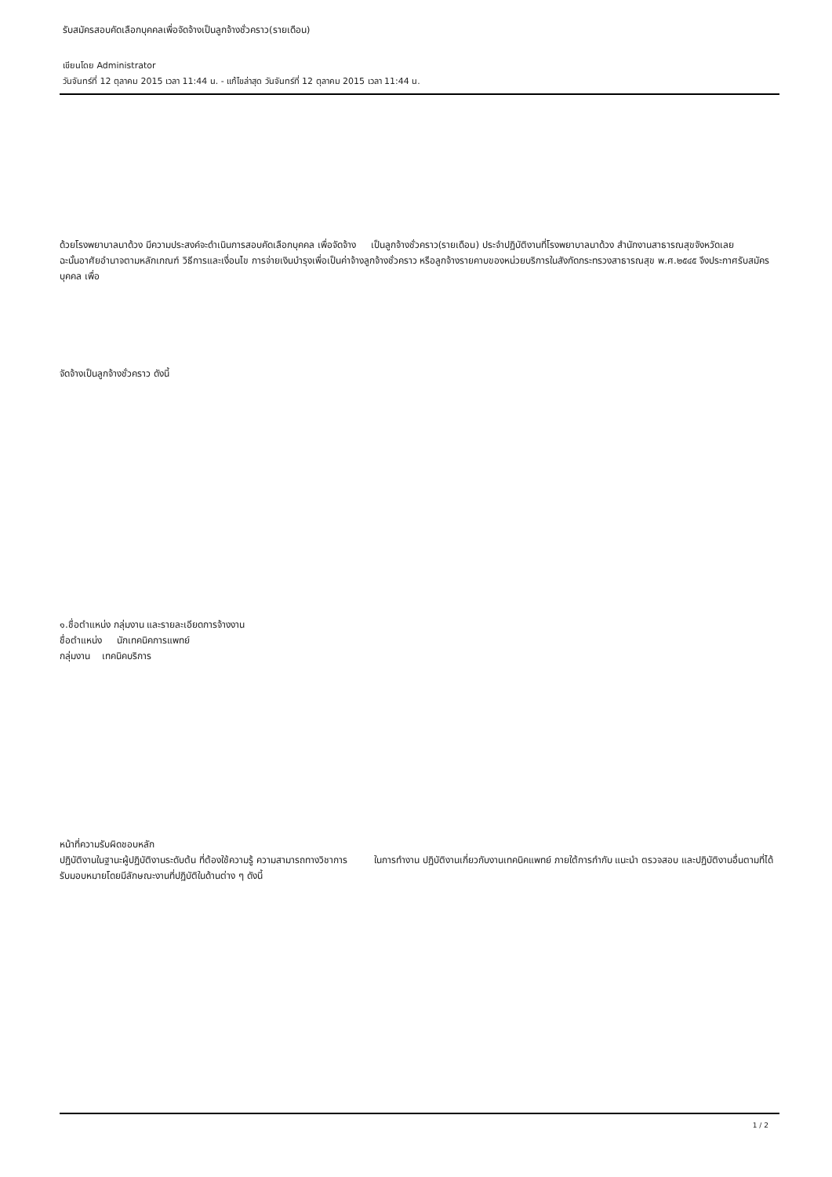รับสมัครสอบคัดเลือกบุคคลเพื่อจัดจ้างเป็นลูกจ้างชั่วคราว(รายเดือน)
เขียนโดย Administrator
วันจันทร์ที่ 12 ตุลาคม 2015 เวลา 11:44 น. - แก้ไขล่าสุด วันจันทร์ที่ 12 ตุลาคม 2015 เวลา 11:44 น.
ด้วยโรงพยาบาลนาด้วง มีความประสงค์จะดำเนินการสอบคัดเลือกบุคคล เพื่อจัดจ้าง เป็นลูกจ้างชั่วคราว(รายเดือน) ประจำปฏิบัติงานที่โรงพยาบาลนาด้วง สำนักงานสาธารณสุขจังหวัดเลย ฉะนั้นอาศัยอำนาจตามหลักเกณฑ์ วิธีการและเงื่อนไข การจ่ายเงินบำรุงเพื่อเป็นค่าจ้างลูกจ้างชั่วคราว หรือลูกจ้างรายคาบของหน่วยบริการในสังกัดกระทรวงสาธารณสุข พ.ศ.๒๕๔๕ จึงประกาศรับสมัครบุคคล เพื่อ
จัดจ้างเป็นลูกจ้างชั่วคราว ดังนี้
๑.ชื่อตำแหน่ง กลุ่มงาน และรายละเอียดการจ้างงาน
ชื่อตำแหน่ง นักเทคนิคการแพทย์
กลุ่มงาน เทคนิคบริการ
หน้าที่ความรับผิดชอบหลัก
ปฏิบัติงานในฐานะผู้ปฏิบัติงานระดับต้น ที่ต้องใช้ความรู้ ความสามารถทางวิชาการ ในการทำงาน ปฏิบัติงานเกี่ยวกับงานเทคนิคแพทย์ ภายใต้การกำกับ แนะนำ ตรวจสอบ และปฏิบัติงานอื่นตามที่ได้รับมอบหมายโดยมีลักษณะงานที่ปฏิบัติในด้านต่าง ๆ ดังนี้
1 / 2